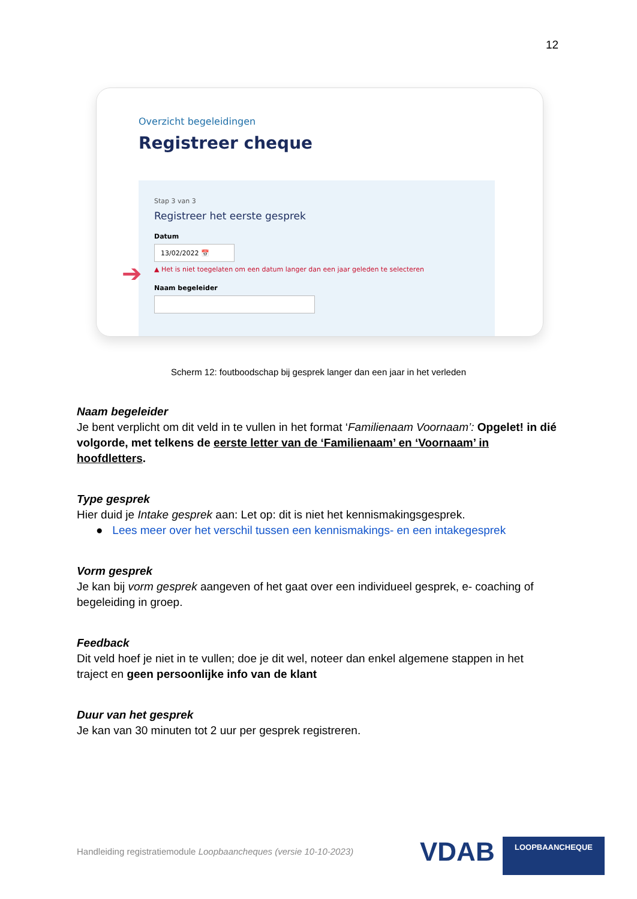12
Overzicht begeleidingen
Registreer cheque
Stap 3 van 3
Registreer het eerste gesprek
Datum
13/02/2022 📅
▲ Het is niet toegelaten om een datum langer dan een jaar geleden te selecteren
Naam begeleider
➔
Scherm 12: foutboodschap bij gesprek langer dan een jaar in het verleden
Naam begeleider
Je bent verplicht om dit veld in te vullen in het format ‘Familienaam Voornaam’: Opgelet! in dié volgorde, met telkens de eerste letter van de ‘Familienaam’ en ‘Voornaam’ in hoofdletters.
Type gesprek
Hier duid je Intake gesprek aan: Let op: dit is niet het kennismakingsgesprek.
● Lees meer over het verschil tussen een kennismakings- en een intakegesprek
Vorm gesprek
Je kan bij vorm gesprek aangeven of het gaat over een individueel gesprek, e- coaching of begeleiding in groep.
Feedback
Dit veld hoef je niet in te vullen; doe je dit wel, noteer dan enkel algemene stappen in het traject en geen persoonlijke info van de klant
Duur van het gesprek
Je kan van 30 minuten tot 2 uur per gesprek registreren.
Handleiding registratiemodule Loopbaancheques (versie 10-10-2023)
VDAB LOOPBAANCHEQUE